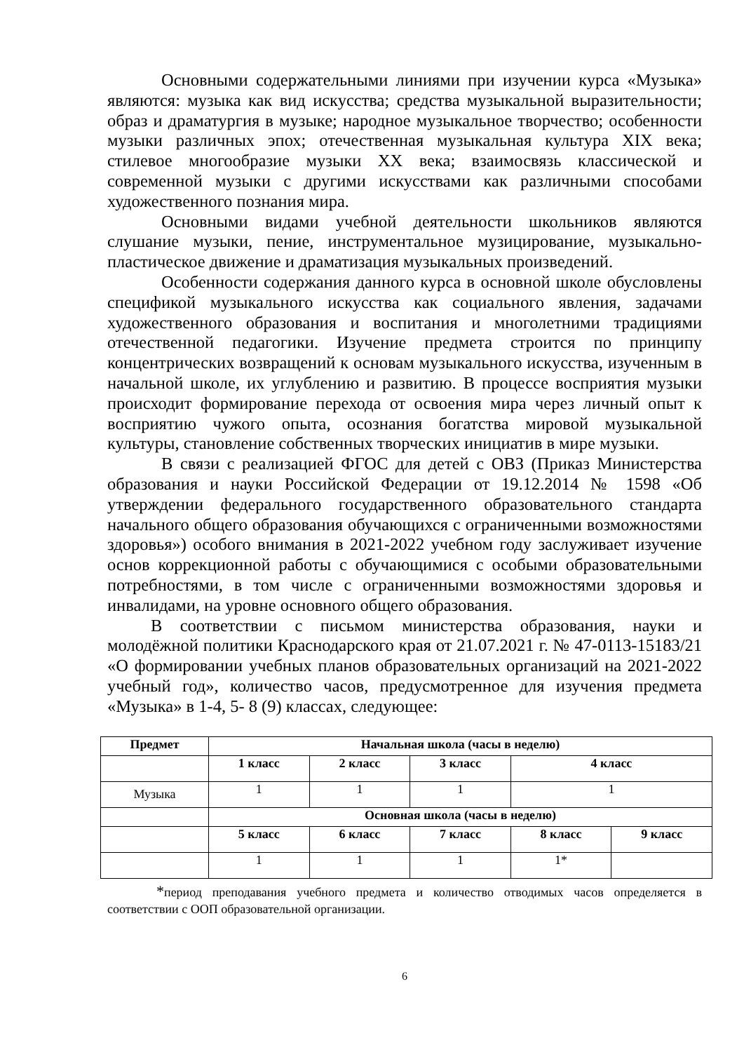Основными содержательными линиями при изучении курса «Музыка» являются: музыка как вид искусства; средства музыкальной выразительности; образ и драматургия в музыке; народное музыкальное творчество; особенности музыки различных эпох; отечественная музыкальная культура XIX века; стилевое многообразие музыки XX века; взаимосвязь классической и современной музыки с другими искусствами как различными способами художественного познания мира.
Основными видами учебной деятельности школьников являются слушание музыки, пение, инструментальное музицирование, музыкально-пластическое движение и драматизация музыкальных произведений.
Особенности содержания данного курса в основной школе обусловлены спецификой музыкального искусства как социального явления, задачами художественного образования и воспитания и многолетними традициями отечественной педагогики. Изучение предмета строится по принципу концентрических возвращений к основам музыкального искусства, изученным в начальной школе, их углублению и развитию. В процессе восприятия музыки происходит формирование перехода от освоения мира через личный опыт к восприятию чужого опыта, осознания богатства мировой музыкальной культуры, становление собственных творческих инициатив в мире музыки.
В связи с реализацией ФГОС для детей с ОВЗ (Приказ Министерства образования и науки Российской Федерации от 19.12.2014 № 1598 «Об утверждении федерального государственного образовательного стандарта начального общего образования обучающихся с ограниченными возможностями здоровья») особого внимания в 2021-2022 учебном году заслуживает изучение основ коррекционной работы с обучающимися с особыми образовательными потребностями, в том числе с ограниченными возможностями здоровья и инвалидами, на уровне основного общего образования.
В соответствии с письмом министерства образования, науки и молодёжной политики Краснодарского края от 21.07.2021 г. № 47-0113-15183/21 «О формировании учебных планов образовательных организаций на 2021-2022 учебный год», количество часов, предусмотренное для изучения предмета «Музыка» в 1-4, 5- 8 (9) классах, следующее:
| Предмет | Начальная школа (часы в неделю) | | | | |
| --- | --- | --- | --- | --- | --- |
| | 1 класс | 2 класс | 3 класс | 4 класс | |
| Музыка | 1 | 1 | 1 | 1 | |
| | Основная школа (часы в неделю) | | | | |
| | 5 класс | 6 класс | 7 класс | 8 класс | 9 класс |
| | 1 | 1 | 1 | 1* | |
*период преподавания учебного предмета и количество отводимых часов определяется в соответствии с ООП образовательной организации.
6